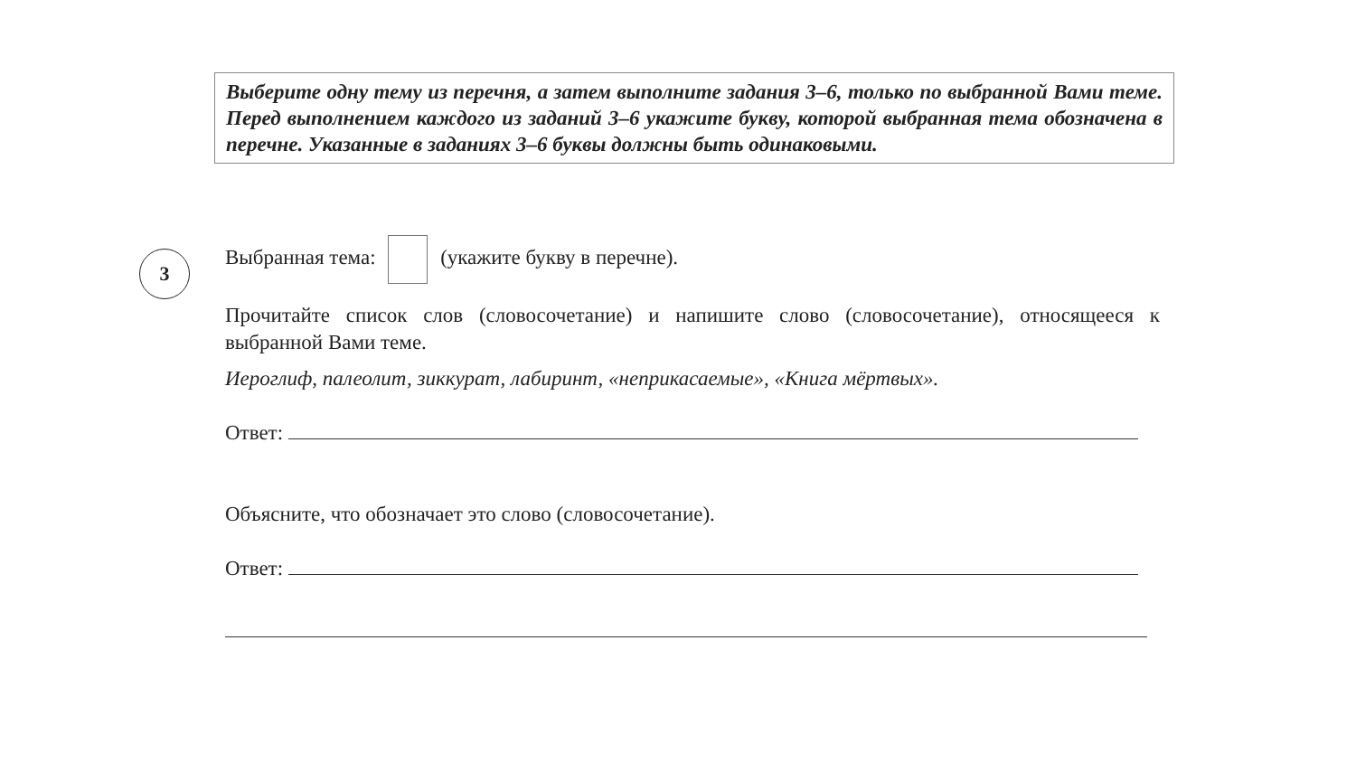Выберите одну тему из перечня, а затем выполните задания 3–6, только по выбранной Вами теме. Перед выполнением каждого из заданий 3–6 укажите букву, которой выбранная тема обозначена в перечне. Указанные в заданиях 3–6 буквы должны быть одинаковыми.
3
Выбранная тема: (укажите букву в перечне).
Прочитайте список слов (словосочетание) и напишите слово (словосочетание), относящееся к выбранной Вами теме.
Иероглиф, палеолит, зиккурат, лабиринт, «неприкасаемые», «Книга мёртвых».
Ответ:
Объясните, что обозначает это слово (словосочетание).
Ответ: